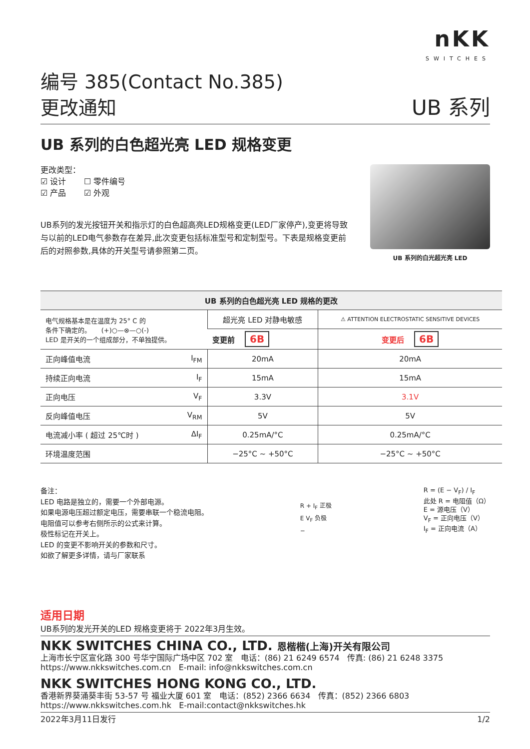nKK
SWITCHES
编号 385(Contact No.385)
更改通知
UB 系列
UB 系列的白色超光亮 LED 规格变更
更改类型：
☑ 设计 ☐ 零件编号
☑ 产品 ☑ 外观
UB系列的发光按钮开关和指示灯的白色超高亮LED规格变更(LED厂家停产),变更将导致与以前的LED电气参数存在差异,此次变更包括标准型号和定制型号。下表是规格变更前后的对照参数,具体的开关型号请参照第二页。
UB 系列的白光超光亮 LED
| UB 系列的白色超光亮 LED 规格的更改 | | |
| --- | --- | --- |
| 电气规格基本是在温度为 25° C 的 条件下确定的。 (+)○—⊗—○(-) LED 是开关的一个组成部分，不单独提供。 | 超光亮 LED 对静电敏感 | ⚠ ATTENTION ELECTROSTATIC SENSITIVE DEVICES |
| | 变更前 6B | 变更后 6B |
| 正向峰值电流 I<sub>FM</sub> | 20mA | 20mA |
| 持续正向电流 I<sub>F</sub> | 15mA | 15mA |
| 正向电压 V<sub>F</sub> | 3.3V | 3.1V |
| 反向峰值电压 V<sub>RM</sub> | 5V | 5V |
| 电流减小率 ( 超过 25℃时 ) ΔI<sub>F</sub> | 0.25mA/°C | 0.25mA/°C |
| 环境温度范围 | −25°C ~ +50°C | −25°C ~ +50°C |
备注：
LED 电路是独立的，需要一个外部电源。
如果电源电压超过额定电压，需要串联一个稳流电阻。
电阻值可以参考右侧所示的公式来计算。
极性标记在开关上。
LED 的变更不影响开关的参数和尺寸。
如欲了解更多详情，请与厂家联系
R + I<sub>F</sub> 正极
E V<sub>F</sub> 负极
−
R = (E − V<sub>F</sub>) / I<sub>F</sub>
此处 R = 电阻值（Ω）
E = 源电压（V）
V<sub>F</sub> = 正向电压（V）
I<sub>F</sub> = 正向电流（A）
适用日期
UB系列的发光开关的LED 规格变更将于 2022年3月生效。
NKK SWITCHES CHINA CO., LTD. 恩楷楷(上海)开关有限公司
上海市长宁区宣化路 300 号华宁国际广场中区 702 室 电话：(86) 21 6249 6574 传真: (86) 21 6248 3375
https://www.nkkswitches.com.cn E-mail: info@nkkswitches.com.cn
NKK SWITCHES HONG KONG CO., LTD.
香港新界葵涌葵丰街 53-57 号 福业大厦 601 室 电话：(852) 2366 6634 传真：(852) 2366 6803
https://www.nkkswitches.com.hk E-mail:contact@nkkswitches.hk
2022年3月11日发行 1/2